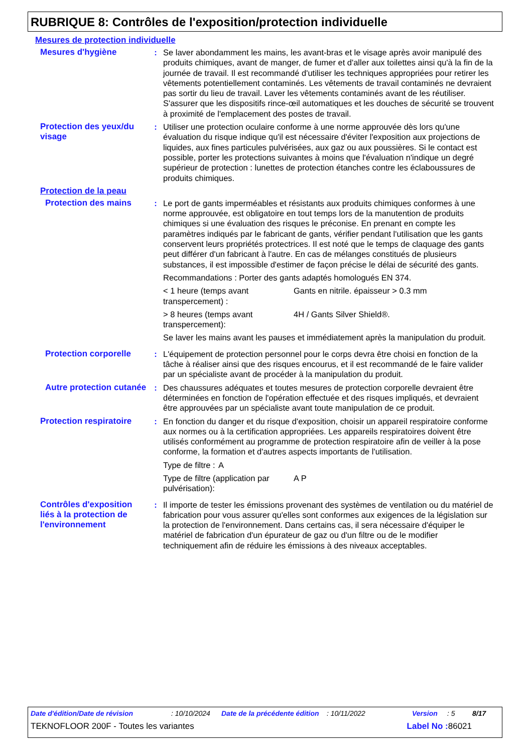RUBRIQUE 8: Contrôles de l'exposition/protection individuelle
Mesures de protection individuelle
Mesures d'hygiène : Se laver abondamment les mains, les avant-bras et le visage après avoir manipulé des produits chimiques, avant de manger, de fumer et d'aller aux toilettes ainsi qu'à la fin de la journée de travail. Il est recommandé d'utiliser les techniques appropriées pour retirer les vêtements potentiellement contaminés. Les vêtements de travail contaminés ne devraient pas sortir du lieu de travail. Laver les vêtements contaminés avant de les réutiliser. S'assurer que les dispositifs rince-œil automatiques et les douches de sécurité se trouvent à proximité de l'emplacement des postes de travail.
Protection des yeux/du visage
: Utiliser une protection oculaire conforme à une norme approuvée dès lors qu'une évaluation du risque indique qu'il est nécessaire d'éviter l'exposition aux projections de liquides, aux fines particules pulvérisées, aux gaz ou aux poussières. Si le contact est possible, porter les protections suivantes à moins que l'évaluation n'indique un degré supérieur de protection : lunettes de protection étanches contre les éclaboussures de produits chimiques.
Protection de la peau
Protection des mains : Le port de gants imperméables et résistants aux produits chimiques conformes à une norme approuvée, est obligatoire en tout temps lors de la manutention de produits chimiques si une évaluation des risques le préconise. En prenant en compte les paramètres indiqués par le fabricant de gants, vérifier pendant l'utilisation que les gants conservent leurs propriétés protectrices. Il est noté que le temps de claquage des gants peut différer d'un fabricant à l'autre. En cas de mélanges constitués de plusieurs substances, il est impossible d'estimer de façon précise le délai de sécurité des gants.
Recommandations : Porter des gants adaptés homologués EN 374.
< 1 heure (temps avant transpercement) :
Gants en nitrile. épaisseur > 0.3 mm
> 8 heures (temps avant transpercement):
4H / Gants Silver Shield®.
Se laver les mains avant les pauses et immédiatement après la manipulation du produit.
Protection corporelle : L'équipement de protection personnel pour le corps devra être choisi en fonction de la tâche à réaliser ainsi que des risques encourus, et il est recommandé de le faire valider par un spécialiste avant de procéder à la manipulation du produit.
Autre protection cutanée
: Des chaussures adéquates et toutes mesures de protection corporelle devraient être déterminées en fonction de l'opération effectuée et des risques impliqués, et devraient être approuvées par un spécialiste avant toute manipulation de ce produit.
Protection respiratoire : En fonction du danger et du risque d'exposition, choisir un appareil respiratoire conforme aux normes ou à la certification appropriées. Les appareils respiratoires doivent être utilisés conformément au programme de protection respiratoire afin de veiller à la pose conforme, la formation et d'autres aspects importants de l'utilisation.
Type de filtre :
A
Type de filtre (application par pulvérisation):
A P
Contrôles d'exposition liés à la protection de l'environnement
: Il importe de tester les émissions provenant des systèmes de ventilation ou du matériel de fabrication pour vous assurer qu'elles sont conformes aux exigences de la législation sur la protection de l'environnement. Dans certains cas, il sera nécessaire d'équiper le matériel de fabrication d'un épurateur de gaz ou d'un filtre ou de le modifier techniquement afin de réduire les émissions à des niveaux acceptables.
Date d'édition/Date de révision: 10/10/2024 Date de la précédente édition: 10/11/2022 Version: 5 8/17
TEKNOFLOOR 200F - Toutes les variantes Label No : 86021